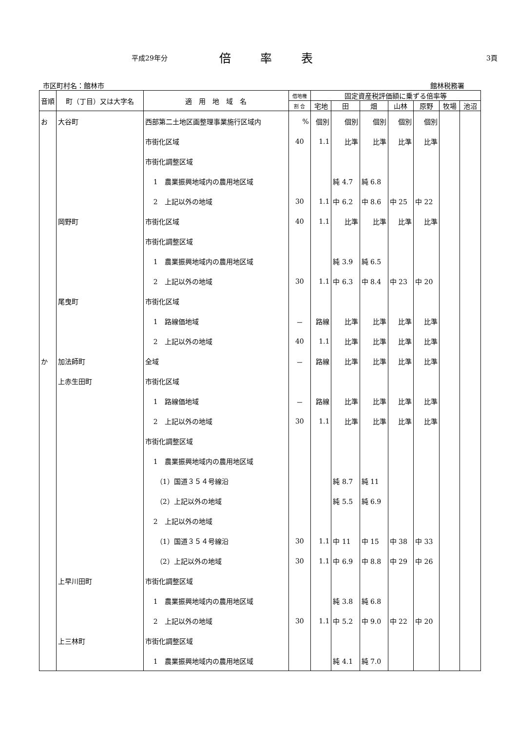平成29年分 倍率表 3頁
市区町村名：館林市 館林税務署
| 音順 | 町（丁目）又は大字名 | 適 用 地 域 名 | 借地権 | 固定資産税評価額に乗ずる倍率等 | | | | | | |
| --- | --- | --- | --- | --- | --- | --- | --- | --- | --- | --- |
| | | | 割 合 | 宅地 | 田 | 畑 | 山林 | 原野 | 牧場 | 池沼 |
| お | 大谷町 | 西部第二土地区画整理事業施行区域内 | % | 個別 | 個別 | 個別 | 個別 | 個別 | | |
| | | 市街化区域 | 40 | 1.1 | 比準 | 比準 | 比準 | 比準 | | |
| | | 市街化調整区域 | | | | | | | | |
| | | 1 農業振興地域内の農用地区域 | | | 純 4.7 | 純 6.8 | | | | |
| | | 2 上記以外の地域 | 30 | 1.1 | 中 6.2 | 中 8.6 | 中 25 | 中 22 | | |
| | 岡野町 | 市街化区域 | 40 | 1.1 | 比準 | 比準 | 比準 | 比準 | | |
| | | 市街化調整区域 | | | | | | | | |
| | | 1 農業振興地域内の農用地区域 | | | 純 3.9 | 純 6.5 | | | | |
| | | 2 上記以外の地域 | 30 | 1.1 | 中 6.3 | 中 8.4 | 中 23 | 中 20 | | |
| | 尾曳町 | 市街化区域 | | | | | | | | |
| | | 1 路線価地域 | － | 路線 | 比準 | 比準 | 比準 | 比準 | | |
| | | 2 上記以外の地域 | 40 | 1.1 | 比準 | 比準 | 比準 | 比準 | | |
| か | 加法師町 | 全域 | － | 路線 | 比準 | 比準 | 比準 | 比準 | | |
| | 上赤生田町 | 市街化区域 | | | | | | | | |
| | | 1 路線価地域 | － | 路線 | 比準 | 比準 | 比準 | 比準 | | |
| | | 2 上記以外の地域 | 30 | 1.1 | 比準 | 比準 | 比準 | 比準 | | |
| | | 市街化調整区域 | | | | | | | | |
| | | 1 農業振興地域内の農用地区域 | | | | | | | | |
| | | （1）国道３５４号線沿 | | | 純 8.7 | 純 11 | | | | |
| | | （2）上記以外の地域 | | | 純 5.5 | 純 6.9 | | | | |
| | | 2 上記以外の地域 | | | | | | | | |
| | | （1）国道３５４号線沿 | 30 | 1.1 | 中 11 | 中 15 | 中 38 | 中 33 | | |
| | | （2）上記以外の地域 | 30 | 1.1 | 中 6.9 | 中 8.8 | 中 29 | 中 26 | | |
| | 上早川田町 | 市街化調整区域 | | | | | | | | |
| | | 1 農業振興地域内の農用地区域 | | | 純 3.8 | 純 6.8 | | | | |
| | | 2 上記以外の地域 | 30 | 1.1 | 中 5.2 | 中 9.0 | 中 22 | 中 20 | | |
| | 上三林町 | 市街化調整区域 | | | | | | | | |
| | | 1 農業振興地域内の農用地区域 | | | 純 4.1 | 純 7.0 | | | | |